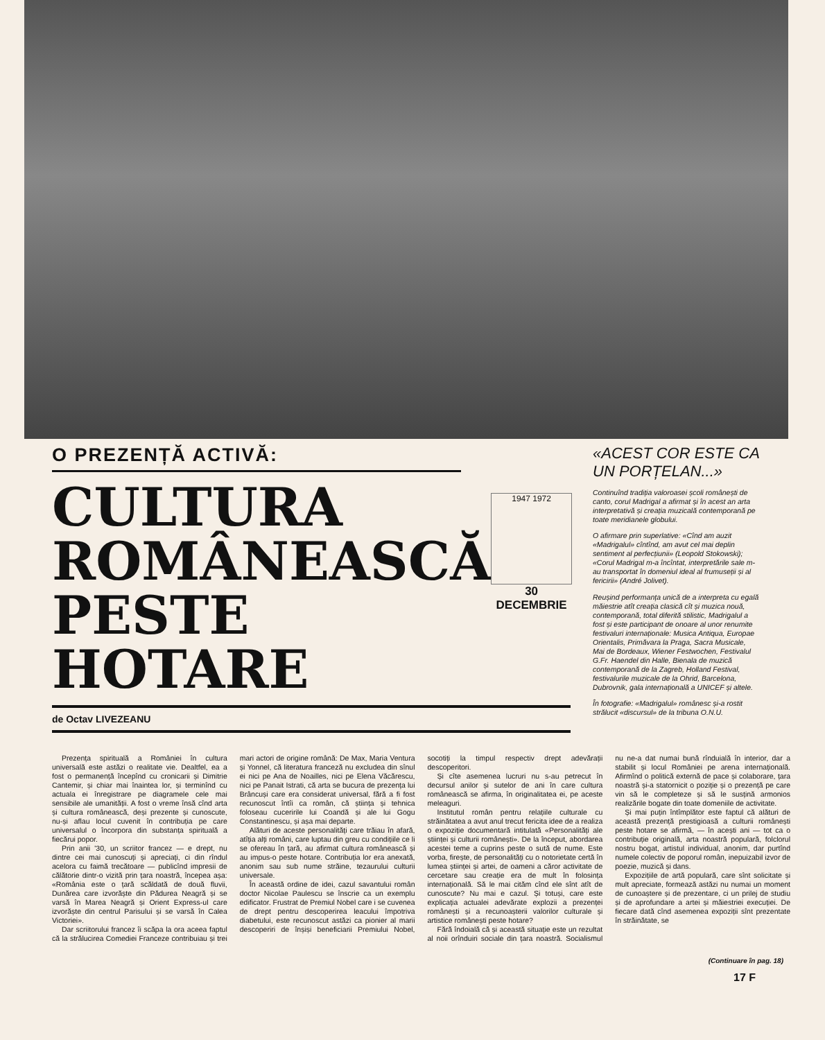O PREZENȚĂ ACTIVĂ:
CULTURA
ROMÂNEASCĂ
PESTE HOTARE
1947 1972
30 DECEMBRIE
de Octav LIVEZEANU
«ACEST COR ESTE CA UN PORȚELAN...»
Continuînd tradiția valoroasei școli românești de canto, corul Madrigal a afirmat și în acest an arta interpretativă și creația muzicală contemporană pe toate meridianele globului.
O afirmare prin superlative: «Cînd am auzit «Madrigalul» cîntînd, am avut cel mai deplin sentiment al perfecțiunii» (Leopold Stokowski); «Corul Madrigal m-a încîntat, interpretările sale m-au transportat în domeniul ideal al frumuseții și al fericirii» (André Jolivet).
Reușind performanța unică de a interpreta cu egală măiestrie atît creația clasică cît și muzica nouă, contemporană, total diferită stilistic, Madrigalul a fost și este participant de onoare al unor renumite festivaluri internaționale: Musica Antiqua, Europae Orientalis, Primăvara la Praga, Sacra Musicale, Mai de Bordeaux, Wiener Festwochen, Festivalul G.Fr. Haendel din Halle, Bienala de muzică contemporană de la Zagreb, Holland Festival, festivalurile muzicale de la Ohrid, Barcelona, Dubrovnik, gala internațională a UNICEF și altele.
În fotografie: «Madrigalul» românesc și-a rostit strălucit «discursul» de la tribuna O.N.U.
Prezența spirituală a României în cultura universală este astăzi o realitate vie. Dealtfel, ea a fost o permanență începînd cu cronicarii și Dimitrie Cantemir, și chiar mai înaintea lor, și terminînd cu actuala ei înregistrare pe diagramele cele mai sensibile ale umanității. A fost o vreme însă cînd arta și cultura românească, deși prezente și cunoscute, nu-și aflau locul cuvenit în contribuția pe care universalul o încorpora din substanța spirituală a fiecărui popor.
Prin anii '30, un scriitor francez — e drept, nu dintre cei mai cunoscuți și apreciați, ci din rîndul acelora cu faimă trecătoare — publicînd impresii de călătorie dintr-o vizită prin țara noastră, începea așa: «România este o țară scăldată de două fluvii, Dunărea care izvorăște din Pădurea Neagră și se varsă în Marea Neagră și Orient Express-ul care izvorăște din centrul Parisului și se varsă în Calea Victoriei».
Dar scriitorului francez îi scăpa la ora aceea faptul că la strălucirea Comediei Franceze contribuiau și trei mari actori de origine română: De Max, Maria Ventura și Yonnel, că literatura franceză nu excludea din sînul ei nici pe Ana de Noailles, nici pe Elena Văcărescu, nici pe Panait Istrati, că arta se bucura de prezența lui Brâncuși care era considerat universal, fără a fi fost recunoscut întîi ca român, că știința și tehnica foloseau cuceririle lui Coandă și ale lui Gogu Constantinescu, și așa mai departe.
Alături de aceste personalități care trăiau în afară, atîția alți români, care luptau din greu cu condițiile ce li se ofereau în țară, au afirmat cultura românească și au impus-o peste hotare. Contribuția lor era anexată, anonim sau sub nume străine, tezaurului culturii universale.
În această ordine de idei, cazul savantului român doctor Nicolae Paulescu se înscrie ca un exemplu edificator. Frustrat de Premiul Nobel care i se cuvenea de drept pentru descoperirea leacului împotriva diabetului, este recunoscut astăzi ca pionier al marii descoperiri de înșiși beneficiarii Premiului Nobel, socotiți la timpul respectiv drept adevărații descoperitori.
Și cîte asemenea lucruri nu s-au petrecut în decursul anilor și sutelor de ani în care cultura românească se afirma, în originalitatea ei, pe aceste meleaguri.
Institutul român pentru relațiile culturale cu străinătatea a avut anul trecut fericita idee de a realiza o expoziție documentară intitulată «Personalități ale științei și culturii românești». De la început, abordarea acestei teme a cuprins peste o sută de nume. Este vorba, firește, de personalități cu o notorietate certă în lumea științei și artei, de oameni a căror activitate de cercetare sau creație era de mult în folosința internațională. Să le mai cităm cînd ele sînt atît de cunoscute? Nu mai e cazul. Și totuși, care este explicația actualei adevărate explozii a prezenței românești și a recunoașterii valorilor culturale și artistice românești peste hotare?
Fără îndoială că și această situație este un rezultat al noii orînduiri sociale din țara noastră. Socialismul nu ne-a dat numai bună rînduială în interior, dar a stabilit și locul României pe arena internațională. Afirmînd o politică externă de pace și colaborare, țara noastră și-a statornicit o poziție și o prezență pe care vin să le completeze și să le susțină armonios realizările bogate din toate domeniile de activitate.
Și mai puțin întîmplător este faptul că alături de această prezență prestigioasă a culturii românești peste hotare se afirmă, — în acești ani — tot ca o contribuție originală, arta noastră populară, folclorul nostru bogat, artistul individual, anonim, dar purtînd numele colectiv de poporul român, inepuizabil izvor de poezie, muzică și dans.
Expozițiile de artă populară, care sînt solicitate și mult apreciate, formează astăzi nu numai un moment de cunoaștere și de prezentare, ci un prilej de studiu și de aprofundare a artei și măiestriei execuției. De fiecare dată cînd asemenea expoziții sînt prezentate în străinătate, se
(Continuare în pag. 18)
17 F